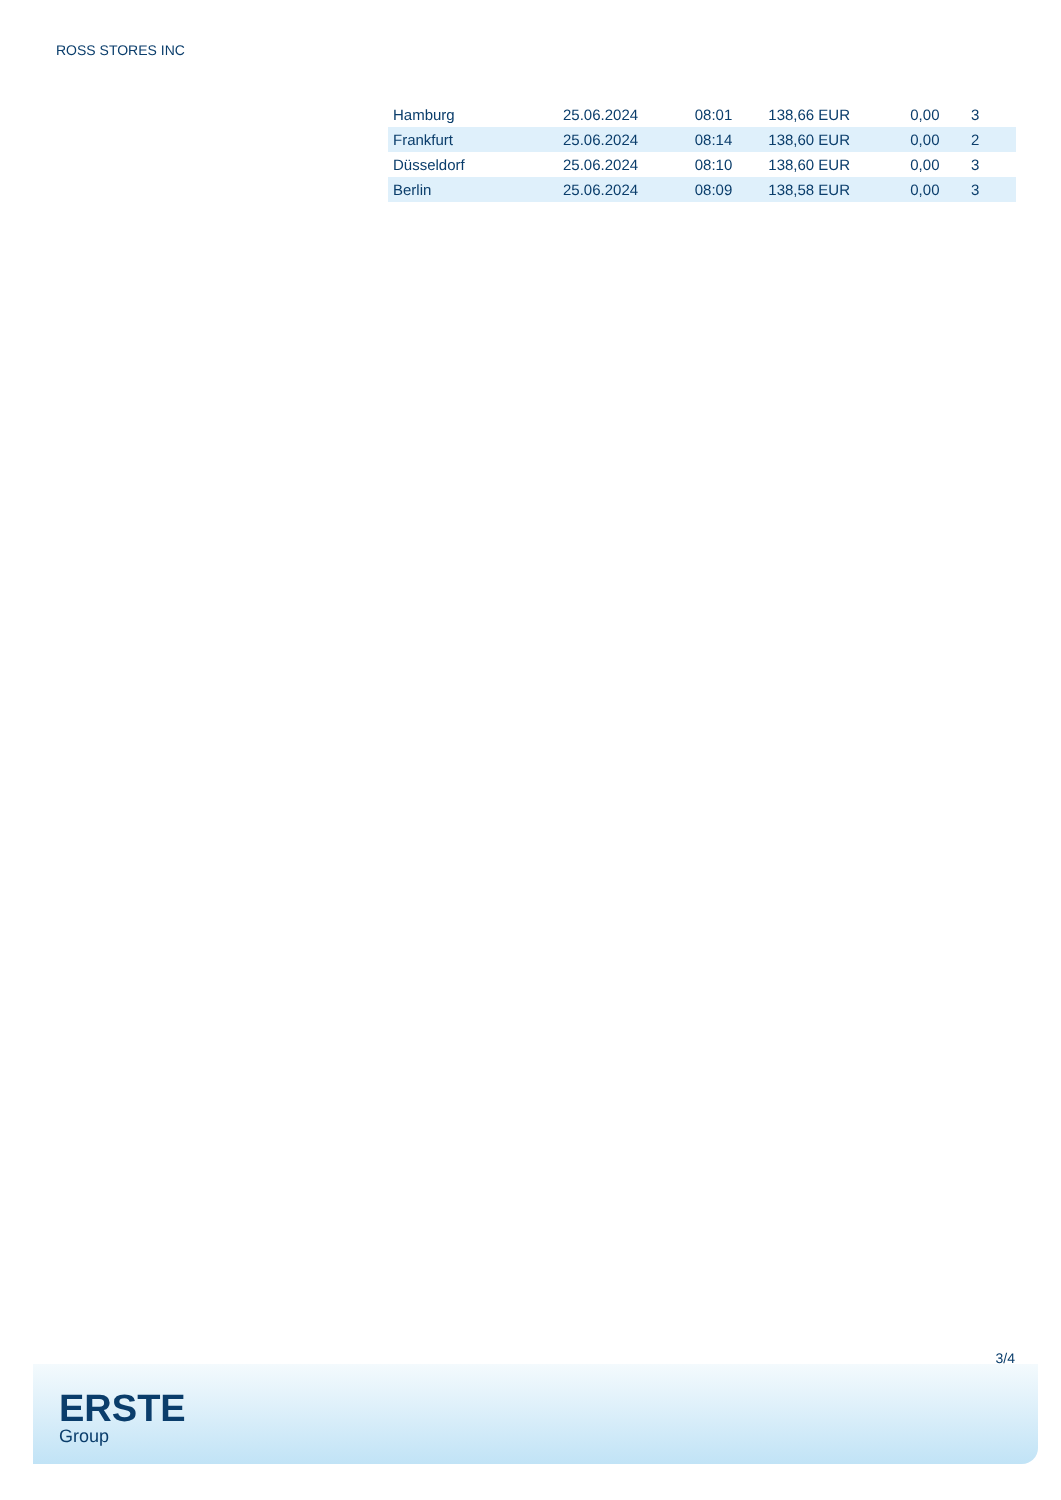ROSS STORES INC
| Hamburg | 25.06.2024 | 08:01 | 138,66 EUR | 0,00 | 3 |
| Frankfurt | 25.06.2024 | 08:14 | 138,60 EUR | 0,00 | 2 |
| Düsseldorf | 25.06.2024 | 08:10 | 138,60 EUR | 0,00 | 3 |
| Berlin | 25.06.2024 | 08:09 | 138,58 EUR | 0,00 | 3 |
3/4
ERSTE
Group